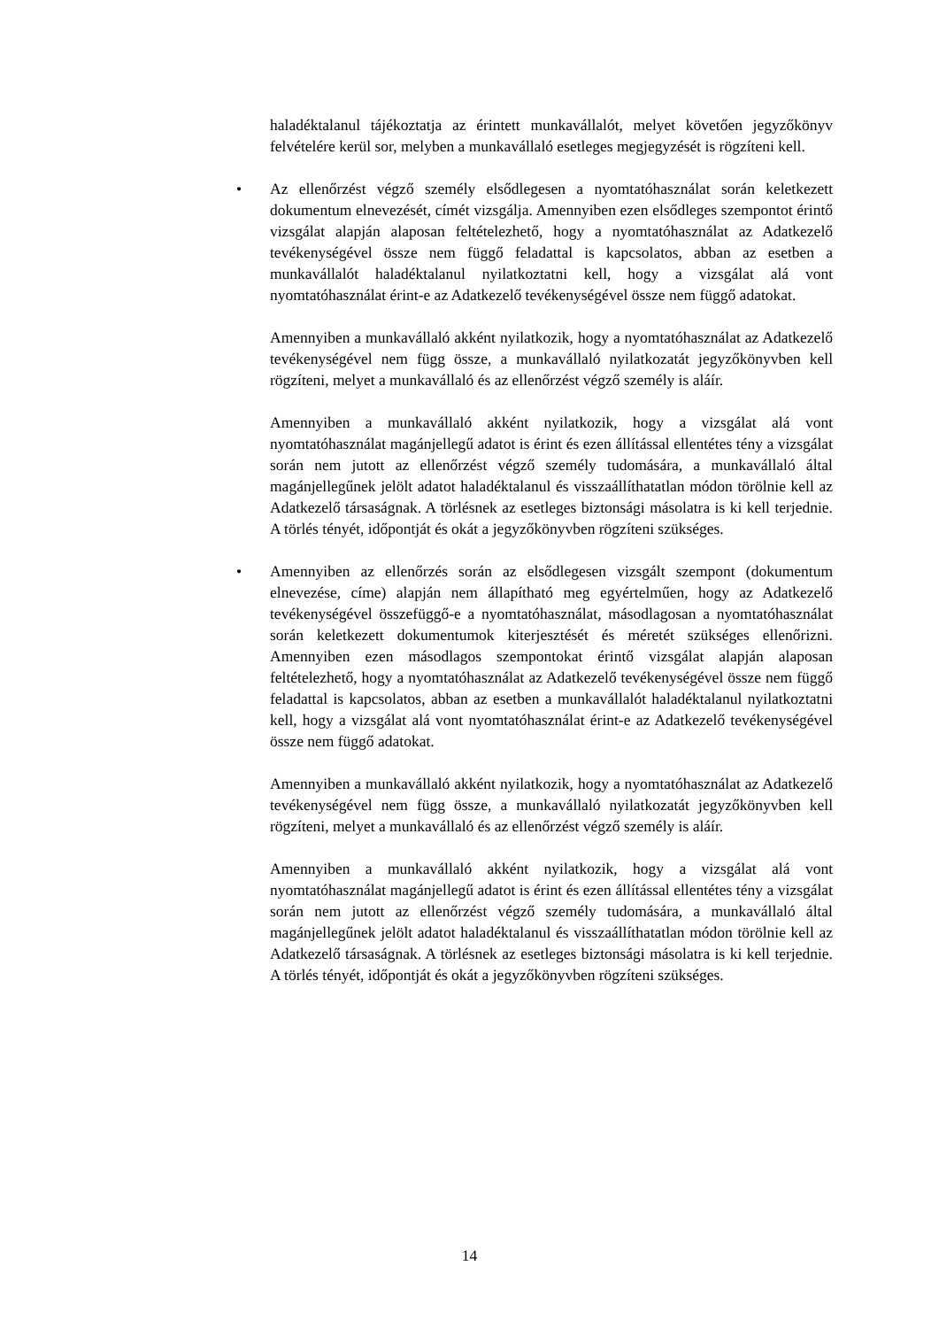haladéktalanul tájékoztatja az érintett munkavállalót, melyet követően jegyzőkönyv felvételére kerül sor, melyben a munkavállaló esetleges megjegyzését is rögzíteni kell.
•
Az ellenőrzést végző személy elsődlegesen a nyomtatóhasználat során keletkezett dokumentum elnevezését, címét vizsgálja. Amennyiben ezen elsődleges szempontot érintő vizsgálat alapján alaposan feltételezhető, hogy a nyomtatóhasználat az Adatkezelő tevékenységével össze nem függő feladattal is kapcsolatos, abban az esetben a munkavállalót haladéktalanul nyilatkoztatni kell, hogy a vizsgálat alá vont nyomtatóhasználat érint-e az Adatkezelő tevékenységével össze nem függő adatokat.
Amennyiben a munkavállaló akként nyilatkozik, hogy a nyomtatóhasználat az Adatkezelő tevékenységével nem függ össze, a munkavállaló nyilatkozatát jegyzőkönyvben kell rögzíteni, melyet a munkavállaló és az ellenőrzést végző személy is aláír.
Amennyiben a munkavállaló akként nyilatkozik, hogy a vizsgálat alá vont nyomtatóhasználat magánjellegű adatot is érint és ezen állítással ellentétes tény a vizsgálat során nem jutott az ellenőrzést végző személy tudomására, a munkavállaló által magánjellegűnek jelölt adatot haladéktalanul és visszaállíthatatlan módon törölnie kell az Adatkezelő társaságnak. A törlésnek az esetleges biztonsági másolatra is ki kell terjednie. A törlés tényét, időpontját és okát a jegyzőkönyvben rögzíteni szükséges.
•
Amennyiben az ellenőrzés során az elsődlegesen vizsgált szempont (dokumentum elnevezése, címe) alapján nem állapítható meg egyértelműen, hogy az Adatkezelő tevékenységével összefüggő-e a nyomtatóhasználat, másodlagosan a nyomtatóhasználat során keletkezett dokumentumok kiterjesztését és méretét szükséges ellenőrizni. Amennyiben ezen másodlagos szempontokat érintő vizsgálat alapján alaposan feltételezhető, hogy a nyomtatóhasználat az Adatkezelő tevékenységével össze nem függő feladattal is kapcsolatos, abban az esetben a munkavállalót haladéktalanul nyilatkoztatni kell, hogy a vizsgálat alá vont nyomtatóhasználat érint-e az Adatkezelő tevékenységével össze nem függő adatokat.
Amennyiben a munkavállaló akként nyilatkozik, hogy a nyomtatóhasználat az Adatkezelő tevékenységével nem függ össze, a munkavállaló nyilatkozatát jegyzőkönyvben kell rögzíteni, melyet a munkavállaló és az ellenőrzést végző személy is aláír.
Amennyiben a munkavállaló akként nyilatkozik, hogy a vizsgálat alá vont nyomtatóhasználat magánjellegű adatot is érint és ezen állítással ellentétes tény a vizsgálat során nem jutott az ellenőrzést végző személy tudomására, a munkavállaló által magánjellegűnek jelölt adatot haladéktalanul és visszaállíthatatlan módon törölnie kell az Adatkezelő társaságnak. A törlésnek az esetleges biztonsági másolatra is ki kell terjednie. A törlés tényét, időpontját és okát a jegyzőkönyvben rögzíteni szükséges.
14